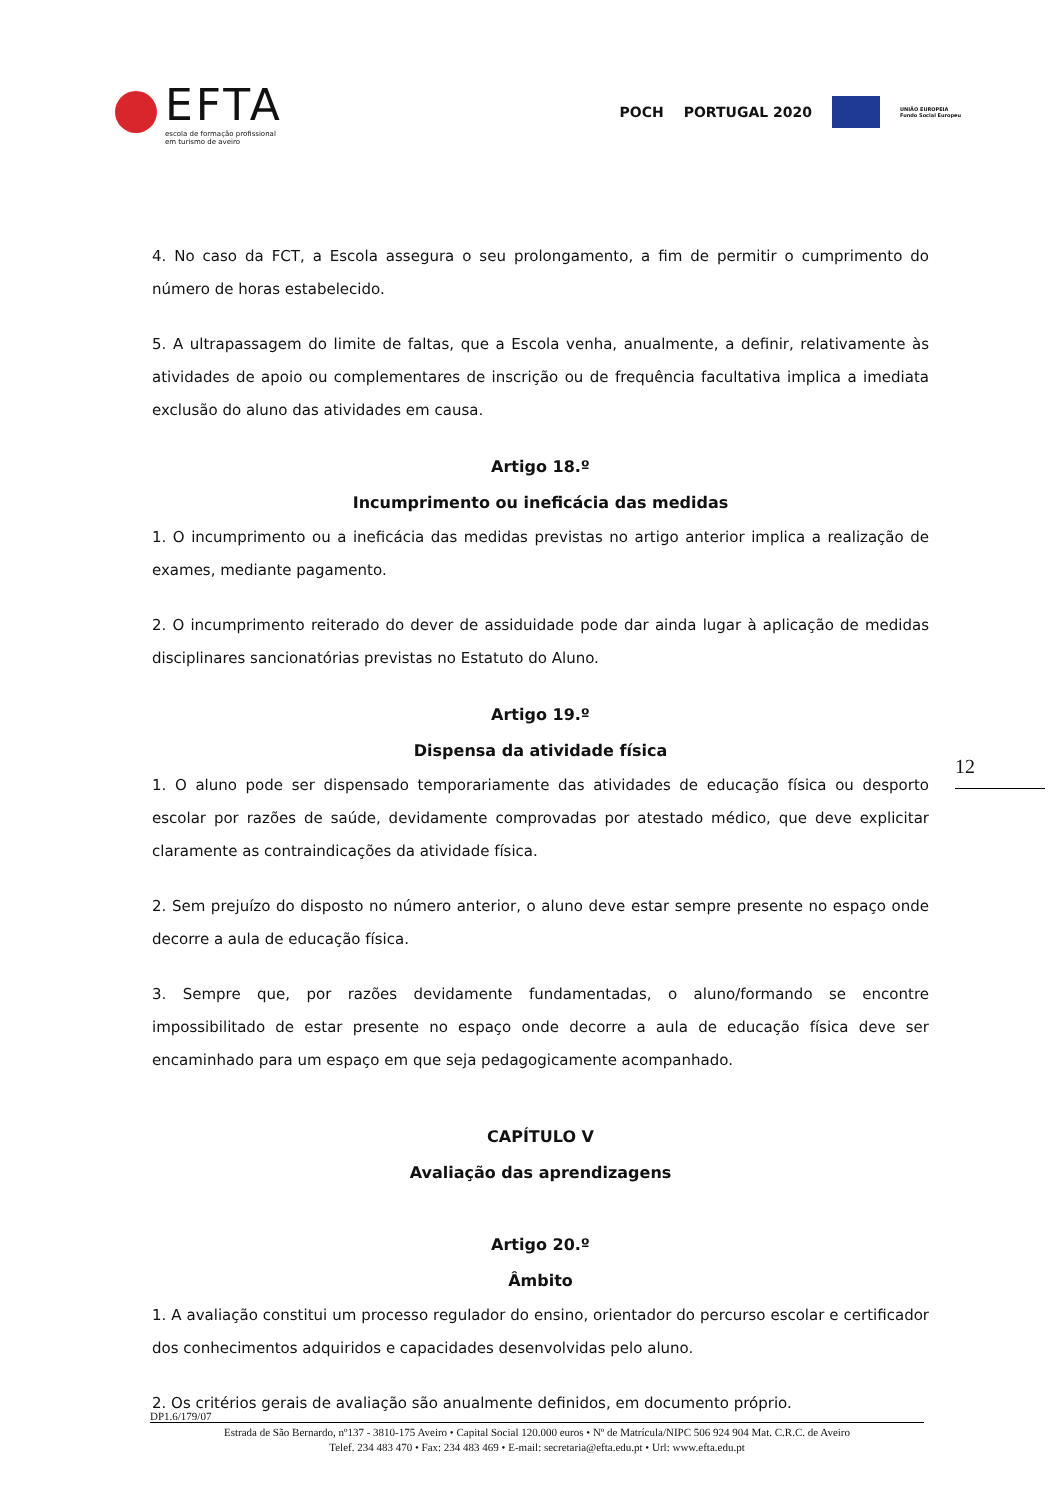EFTA
escola de formação profissional
em turismo de aveiro
POCH PORTUGAL 2020
UNIÃO EUROPEIA
Fundo Social Europeu
4. No caso da FCT, a Escola assegura o seu prolongamento, a fim de permitir o cumprimento do número de horas estabelecido.
5. A ultrapassagem do limite de faltas, que a Escola venha, anualmente, a definir, relativamente às atividades de apoio ou complementares de inscrição ou de frequência facultativa implica a imediata exclusão do aluno das atividades em causa.
Artigo 18.º
Incumprimento ou ineficácia das medidas
1. O incumprimento ou a ineficácia das medidas previstas no artigo anterior implica a realização de exames, mediante pagamento.
2. O incumprimento reiterado do dever de assiduidade pode dar ainda lugar à aplicação de medidas disciplinares sancionatórias previstas no Estatuto do Aluno.
Artigo 19.º
Dispensa da atividade física
1. O aluno pode ser dispensado temporariamente das atividades de educação física ou desporto escolar por razões de saúde, devidamente comprovadas por atestado médico, que deve explicitar claramente as contraindicações da atividade física.
2. Sem prejuízo do disposto no número anterior, o aluno deve estar sempre presente no espaço onde decorre a aula de educação física.
3. Sempre que, por razões devidamente fundamentadas, o aluno/formando se encontre impossibilitado de estar presente no espaço onde decorre a aula de educação física deve ser encaminhado para um espaço em que seja pedagogicamente acompanhado.
CAPÍTULO V
Avaliação das aprendizagens
Artigo 20.º
Âmbito
1. A avaliação constitui um processo regulador do ensino, orientador do percurso escolar e certificador dos conhecimentos adquiridos e capacidades desenvolvidas pelo aluno.
2. Os critérios gerais de avaliação são anualmente definidos, em documento próprio.
12
DP1.6/179/07
Estrada de São Bernardo, nº137 - 3810-175 Aveiro • Capital Social 120.000 euros • Nº de Matrícula/NIPC 506 924 904 Mat. C.R.C. de Aveiro
Telef. 234 483 470 • Fax: 234 483 469 • E-mail: secretaria@efta.edu.pt • Url: www.efta.edu.pt